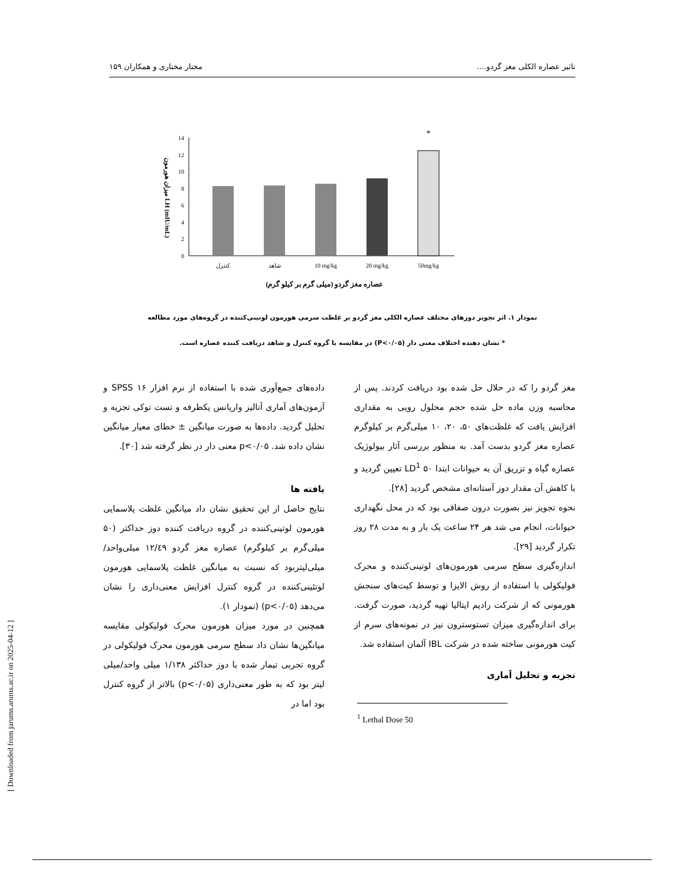تاثیر عصاره الکلی مغز گردو.... مختار مختاری و همکاران ۱۵۹
0
2
4
6
8
10
12
14
*
کنترل
شاهد
10 mg/kg
20 mg/kg
50mg/kg
عصاره مغز گردو (میلی گرم بر کیلو گرم)
میزان هورمون LH (mIU/mL)
نمودار ۱. اثر تجویز دوزهای مختلف عصاره الکلی مغز گردو بر غلظت سرمی هورمون لوتینی‌کننده در گروه‌های مورد مطالعه
* نشان دهنده اختلاف معنی دار (P<۰/۰۵) در مقایسه با گروه کنترل و شاهد دریافت کننده عصاره است.
مغز گردو را که در حلال حل شده بود دریافت کردند. پس از محاسبه وزن ماده حل شده حجم محلول رویی به مقداری افزایش یافت که غلظت‌های ۵۰، ۲۰، ۱۰ میلی‌گرم بر کیلوگرم عصاره مغز گردو بدست آمد. به منظور بررسی آثار بیولوژیک عصاره گیاه و تزریق آن به حیوانات ابتدا ۵۰ LD<sup>1</sup> تعیین گردید و با کاهش آن مقدار دوز آستانه‌ای مشخص گردید [۲۸].
نحوه تجویز نیز بصورت درون صفاقی بود که در محل نگهداری حیوانات، انجام می شد هر ۲۴ ساعت یک بار و به مدت ۲۸ روز تکرار گردید [۲۹].
اندازه‌گیری سطح سرمی هورمون‌های لوتینی‌کننده و محرک فولیکولی با استفاده از روش الایزا و توسط کیت‌های سنجش هورمونی که از شرکت رادیم ایتالیا تهیه گردید، صورت گرفت. برای اندازه‌گیری میزان تستوسترون نیز در نمونه‌های سرم از کیت هورمونی ساخته شده در شرکت IBL آلمان استفاده شد.
تجزیه و تحلیل آماری
<sup>1</sup> Lethal Dose 50
داده‌های جمع‌آوری شده با استفاده از نرم افزار ۱۶ SPSS و آزمون‌های آماری آنالیز واریانس یکطرفه و تست توکی تجزیه و تحلیل گردید. داده‌ها به صورت میانگین ± خطای معیار میانگین نشان داده شد. p<۰/۰۵ معنی دار در نظر گرفته شد [۳۰].
یافته ها
نتایج حاصل از این تحقیق نشان داد میانگین غلظت پلاسمایی هورمون لوتینی‌کننده در گروه دریافت کننده دوز حداکثر (۵۰ میلی‌گرم بر کیلوگرم) عصاره مغز گردو ۱۲/٤۹ میلی‌واحد/میلی‌لیتربود که نسبت به میانگین غلظت پلاسمایی هورمون لوتئینی‌کننده در گروه کنترل افزایش معنی‌داری را نشان می‌دهد (p<۰/۰۵) (نمودار ۱).
همچنین در مورد میزان هورمون محرک فولیکولی مقایسه میانگین‌ها نشان داد سطح سرمی هورمون محرک فولیکولی در گروه تجربی تیمار شده با دوز حداکثر ۱/۱۳۸ میلی واحد/میلی لیتر بود که به طور معنی‌داری (p<۰/۰۵) بالاتر از گروه کنترل بود اما در
[ Downloaded from jarums.arums.ac.ir on 2025-04-12 ]